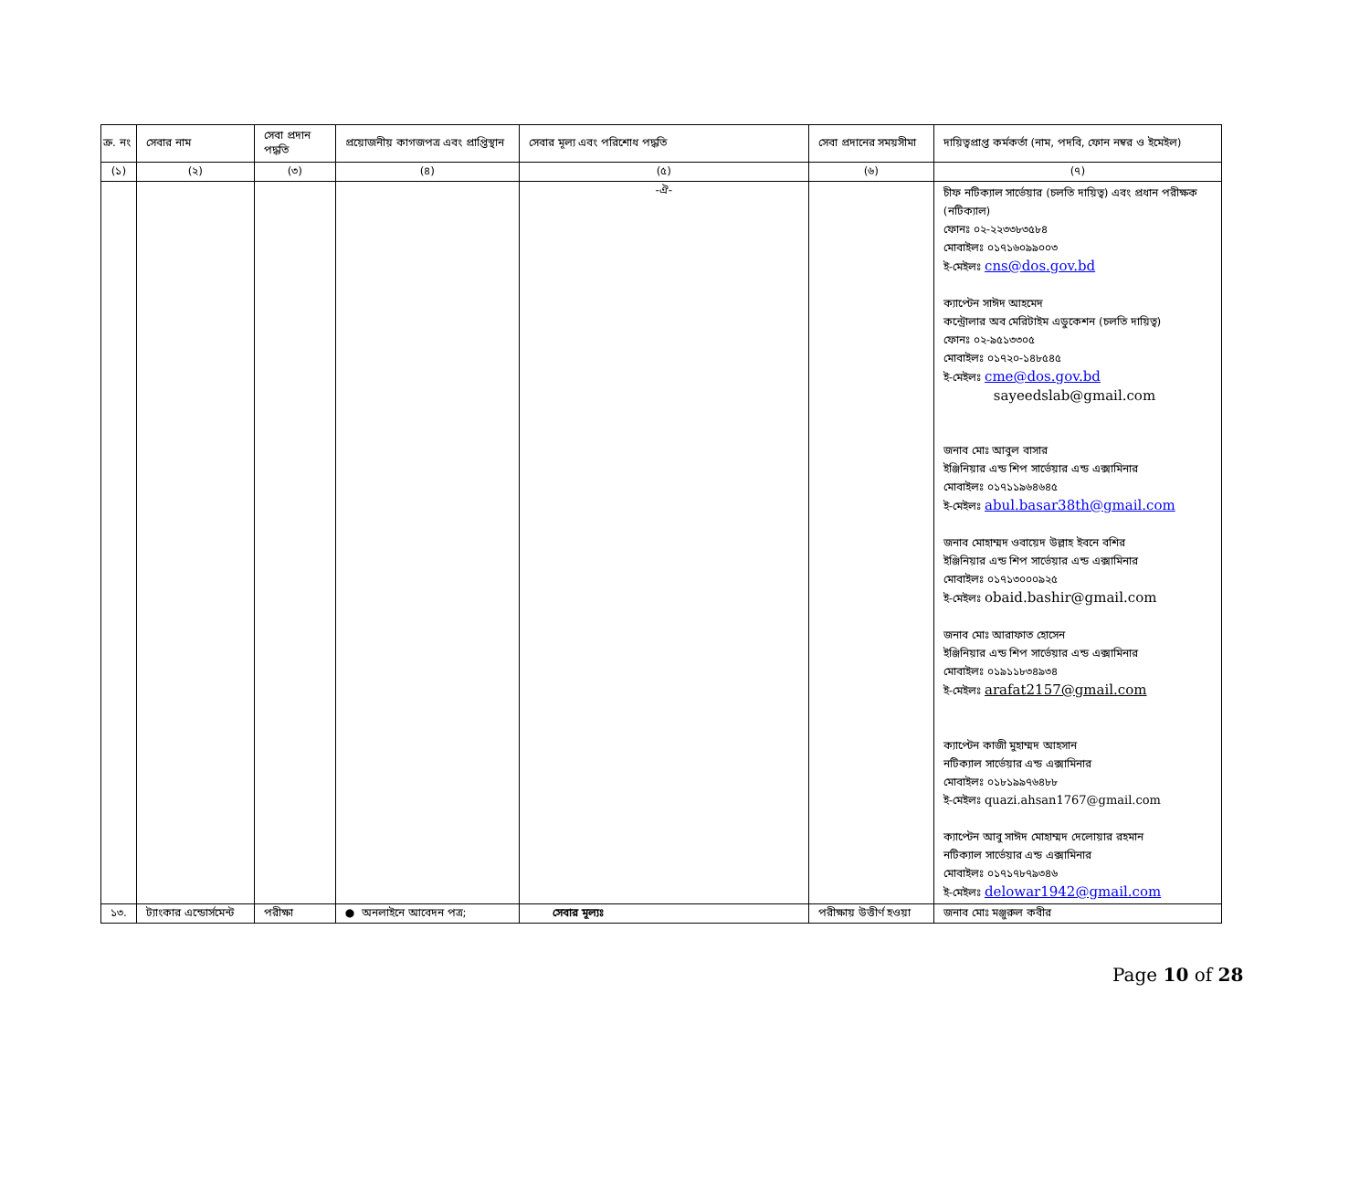| ক্র. নং | সেবার নাম | সেবা প্রদান পদ্ধতি | প্রয়োজনীয় কাগজপত্র এবং প্রাপ্তিস্থান | সেবার মূল্য এবং পরিশোধ পদ্ধতি | সেবা প্রদানের সময়সীমা | দায়িত্বপ্রাপ্ত কর্মকর্তা (নাম, পদবি, ফোন নম্বর ও ইমেইল) |
| --- | --- | --- | --- | --- | --- | --- |
| (১) | (২) | (৩) | (৪) | (৫) | (৬) | (৭) |
| | | | | -ঐ- | | চীফ নটিক্যাল সার্ভেয়ার (চলতি দায়িত্ব) এবং প্রধান পরীক্ষক (নটিক্যাল) ফোনঃ ০২-২২৩৩৮৩৫৮৪ মোবাইলঃ ০১৭১৬০৯৯০০৩ ই-মেইলঃ cns@dos.gov.bd ক্যাপ্টেন সাঈদ আহমেদ কন্ট্রোলার অব মেরিটাইম এডুকেশন (চলতি দায়িত্ব) ফোনঃ ০২-৯৫১৩৩০৫ মোবাইলঃ ০১৭২০-১৪৮৫৪৫ ই-মেইলঃ cme@dos.gov.bd sayeedslab@gmail.com জনাব মোঃ আবুল বাসার ইঞ্জিনিয়ার এন্ড শিপ সার্ভেয়ার এন্ড এক্সামিনার মোবাইলঃ ০১৭১১৯৬৪৬৪৫ ই-মেইলঃ abul.basar38th@gmail.com জনাব মোহাম্মদ ওবায়েদ উল্লাহ ইবনে বশির ইঞ্জিনিয়ার এন্ড শিপ সার্ভেয়ার এন্ড এক্সামিনার মোবাইলঃ ০১৭১৩০০০৯২৫ ই-মেইলঃ obaid.bashir@gmail.com জনাব মোঃ আরাফাত হোসেন ইঞ্জিনিয়ার এন্ড শিপ সার্ভেয়ার এন্ড এক্সামিনার মোবাইলঃ ০১৯১১৮৩৪৯৩৪ ই-মেইলঃ arafat2157@gmail.com ক্যাপ্টেন কাজী মুহাম্মদ আহসান নটিক্যাল সার্ভেয়ার এন্ড এক্সামিনার মোবাইলঃ ০১৮১৯৯৭৬৪৮৮ ই-মেইলঃ quazi.ahsan1767@gmail.com ক্যাপ্টেন আবু সাঈদ মোহাম্মদ দেলোয়ার রহমান নটিক্যাল সার্ভেয়ার এন্ড এক্সামিনার মোবাইলঃ ০১৭১৭৮৭৯৩৪৬ ই-মেইলঃ delowar1942@gmail.com |
| ১৩. | ট্যাংকার এন্ডোর্সমেন্ট | পরীক্ষা | ● অনলাইনে আবেদন পত্র; | সেবার মূল্যঃ | পরীক্ষায় উত্তীর্ণ হওয়া | জনাব মোঃ মঞ্জুরুল কবীর |
Page 10 of 28